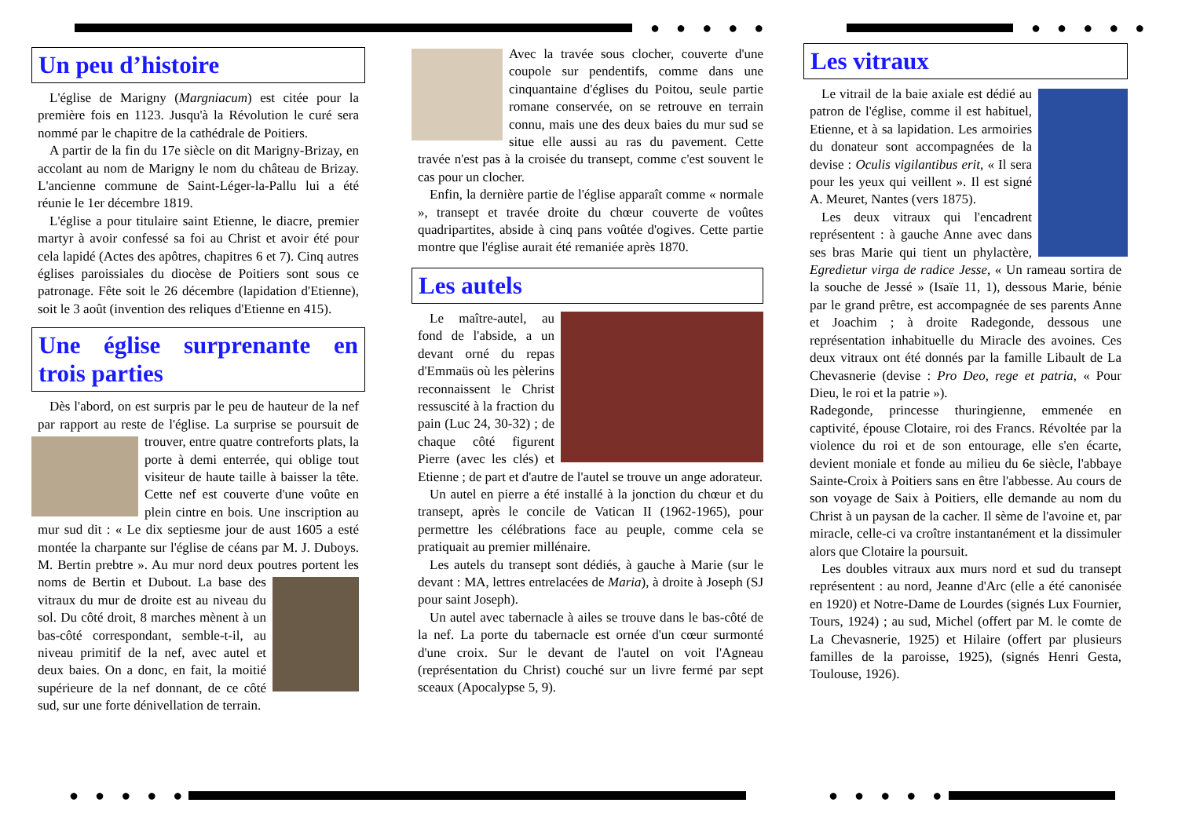● ● ● ● ● ● ● ● ● ●
● ● ● ● ● ● ● ● ● ●
Un peu d’histoire
L'église de Marigny (Margniacum) est citée pour la première fois en 1123. Jusqu'à la Révolution le curé sera nommé par le chapitre de la cathédrale de Poitiers.
A partir de la fin du 17e siècle on dit Marigny-Brizay, en accolant au nom de Marigny le nom du château de Brizay. L'ancienne commune de Saint-Léger-la-Pallu lui a été réunie le 1er décembre 1819.
L'église a pour titulaire saint Etienne, le diacre, premier martyr à avoir confessé sa foi au Christ et avoir été pour cela lapidé (Actes des apôtres, chapitres 6 et 7). Cinq autres églises paroissiales du diocèse de Poitiers sont sous ce patronage. Fête soit le 26 décembre (lapidation d'Etienne), soit le 3 août (invention des reliques d'Etienne en 415).
Une église surprenante en trois parties
Dès l'abord, on est surpris par le peu de hauteur de la nef par rapport au reste de l'église. La surprise se poursuit de trouver, entre quatre contreforts plats, la porte à demi enterrée, qui oblige tout visiteur de haute taille à baisser la tête. Cette nef est couverte d'une voûte en plein cintre en bois. Une inscription au mur sud dit : « Le dix septiesme jour de aust 1605 a esté montée la charpante sur l'église de céans par M. J. Duboys. M. Bertin prebtre ». Au mur nord deux poutres portent les noms de Bertin et Dubout. La base des vitraux du mur de droite est au niveau du sol. Du côté droit, 8 marches mènent à un bas-côté correspondant, semble-t-il, au niveau primitif de la nef, avec autel et deux baies. On a donc, en fait, la moitié supérieure de la nef donnant, de ce côté sud, sur une forte dénivellation de terrain.
Avec la travée sous clocher, couverte d'une coupole sur pendentifs, comme dans une cinquantaine d'églises du Poitou, seule partie romane conservée, on se retrouve en terrain connu, mais une des deux baies du mur sud se situe elle aussi au ras du pavement. Cette travée n'est pas à la croisée du transept, comme c'est souvent le cas pour un clocher.
Enfin, la dernière partie de l'église apparaît comme « normale », transept et travée droite du chœur couverte de voûtes quadripartites, abside à cinq pans voûtée d'ogives. Cette partie montre que l'église aurait été remaniée après 1870.
Les autels
Le maître-autel, au fond de l'abside, a un devant orné du repas d'Emmaüs où les pèlerins reconnaissent le Christ ressuscité à la fraction du pain (Luc 24, 30-32) ; de chaque côté figurent Pierre (avec les clés) et Etienne ; de part et d'autre de l'autel se trouve un ange adorateur.
Un autel en pierre a été installé à la jonction du chœur et du transept, après le concile de Vatican II (1962-1965), pour permettre les célébrations face au peuple, comme cela se pratiquait au premier millénaire.
Les autels du transept sont dédiés, à gauche à Marie (sur le devant : MA, lettres entrelacées de Maria), à droite à Joseph (SJ pour saint Joseph).
Un autel avec tabernacle à ailes se trouve dans le bas-côté de la nef. La porte du tabernacle est ornée d'un cœur surmonté d'une croix. Sur le devant de l'autel on voit l'Agneau (représentation du Christ) couché sur un livre fermé par sept sceaux (Apocalypse 5, 9).
Les vitraux
Le vitrail de la baie axiale est dédié au patron de l'église, comme il est habituel, Etienne, et à sa lapidation. Les armoiries du donateur sont accompagnées de la devise : Oculis vigilantibus erit, « Il sera pour les yeux qui veillent ». Il est signé A. Meuret, Nantes (vers 1875).
Les deux vitraux qui l'encadrent représentent : à gauche Anne avec dans ses bras Marie qui tient un phylactère, Egredietur virga de radice Jesse, « Un rameau sortira de la souche de Jessé » (Isaïe 11, 1), dessous Marie, bénie par le grand prêtre, est accompagnée de ses parents Anne et Joachim ; à droite Radegonde, dessous une représentation inhabituelle du Miracle des avoines. Ces deux vitraux ont été donnés par la famille Libault de La Chevasnerie (devise : Pro Deo, rege et patria, « Pour Dieu, le roi et la patrie »).
Radegonde, princesse thuringienne, emmenée en captivité, épouse Clotaire, roi des Francs. Révoltée par la violence du roi et de son entourage, elle s'en écarte, devient moniale et fonde au milieu du 6e siècle, l'abbaye Sainte-Croix à Poitiers sans en être l'abbesse. Au cours de son voyage de Saix à Poitiers, elle demande au nom du Christ à un paysan de la cacher. Il sème de l'avoine et, par miracle, celle-ci va croître instantanément et la dissimuler alors que Clotaire la poursuit.
Les doubles vitraux aux murs nord et sud du transept représentent : au nord, Jeanne d'Arc (elle a été canonisée en 1920) et Notre-Dame de Lourdes (signés Lux Fournier, Tours, 1924) ; au sud, Michel (offert par M. le comte de La Chevasnerie, 1925) et Hilaire (offert par plusieurs familles de la paroisse, 1925), (signés Henri Gesta, Toulouse, 1926).